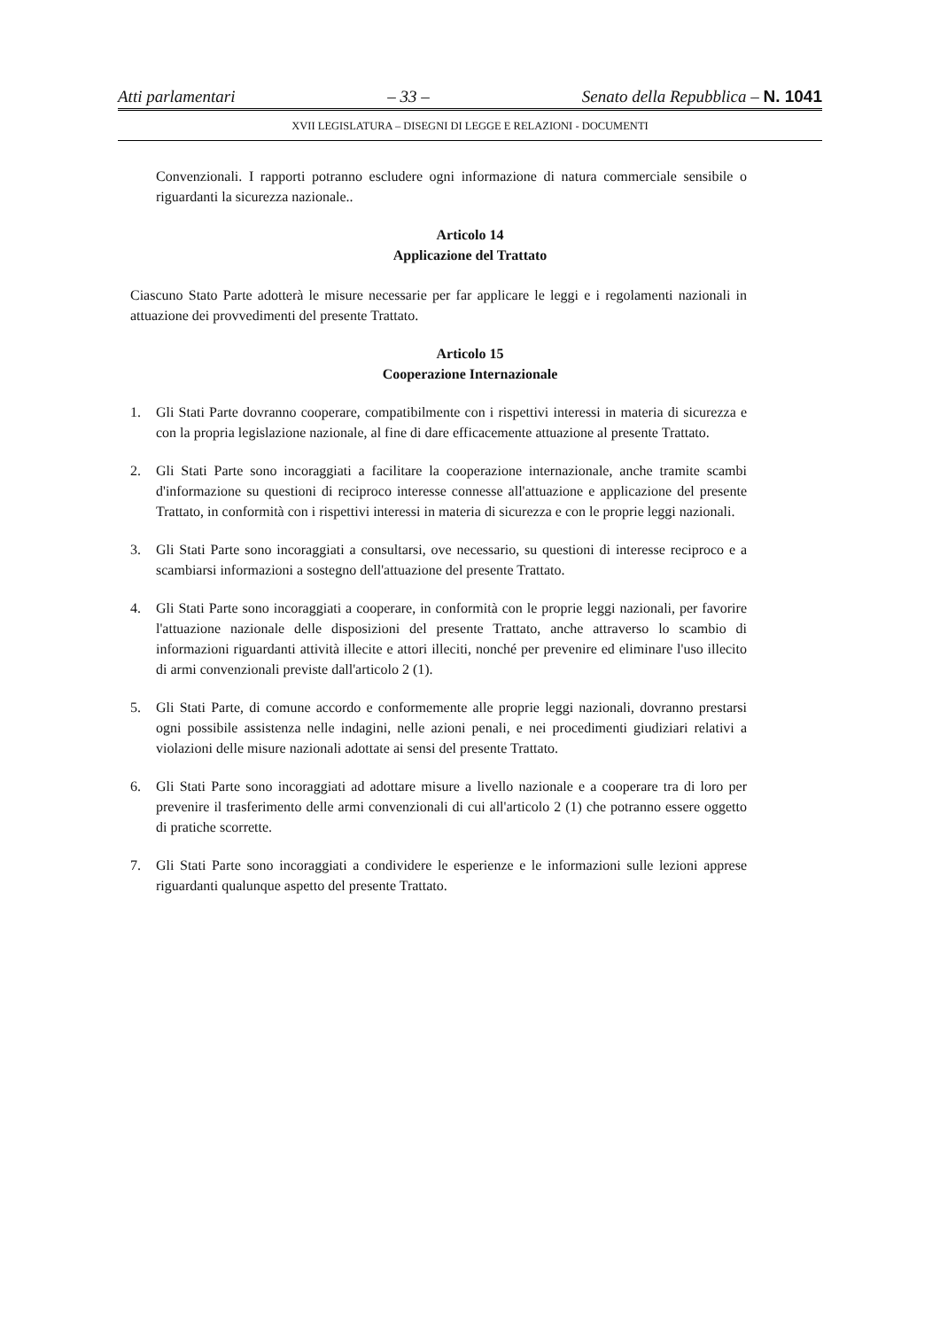Atti parlamentari – 33 – Senato della Repubblica – N. 1041
XVII LEGISLATURA – DISEGNI DI LEGGE E RELAZIONI - DOCUMENTI
Convenzionali. I rapporti potranno escludere ogni informazione di natura commerciale sensibile o riguardanti la sicurezza nazionale..
Articolo 14
Applicazione del Trattato
Ciascuno Stato Parte adotterà le misure necessarie per far applicare le leggi e i regolamenti nazionali in attuazione dei provvedimenti del presente Trattato.
Articolo 15
Cooperazione Internazionale
1. Gli Stati Parte dovranno cooperare, compatibilmente con i rispettivi interessi in materia di sicurezza e con la propria legislazione nazionale, al fine di dare efficacemente attuazione al presente Trattato.
2. Gli Stati Parte sono incoraggiati a facilitare la cooperazione internazionale, anche tramite scambi d'informazione su questioni di reciproco interesse connesse all'attuazione e applicazione del presente Trattato, in conformità con i rispettivi interessi in materia di sicurezza e con le proprie leggi nazionali.
3. Gli Stati Parte sono incoraggiati a consultarsi, ove necessario, su questioni di interesse reciproco e a scambiarsi informazioni a sostegno dell'attuazione del presente Trattato.
4. Gli Stati Parte sono incoraggiati a cooperare, in conformità con le proprie leggi nazionali, per favorire l'attuazione nazionale delle disposizioni del presente Trattato, anche attraverso lo scambio di informazioni riguardanti attività illecite e attori illeciti, nonché per prevenire ed eliminare l'uso illecito di armi convenzionali previste dall'articolo 2 (1).
5. Gli Stati Parte, di comune accordo e conformemente alle proprie leggi nazionali, dovranno prestarsi ogni possibile assistenza nelle indagini, nelle azioni penali, e nei procedimenti giudiziari relativi a violazioni delle misure nazionali adottate ai sensi del presente Trattato.
6. Gli Stati Parte sono incoraggiati ad adottare misure a livello nazionale e a cooperare tra di loro per prevenire il trasferimento delle armi convenzionali di cui all'articolo 2 (1) che potranno essere oggetto di pratiche scorrette.
7. Gli Stati Parte sono incoraggiati a condividere le esperienze e le informazioni sulle lezioni apprese riguardanti qualunque aspetto del presente Trattato.